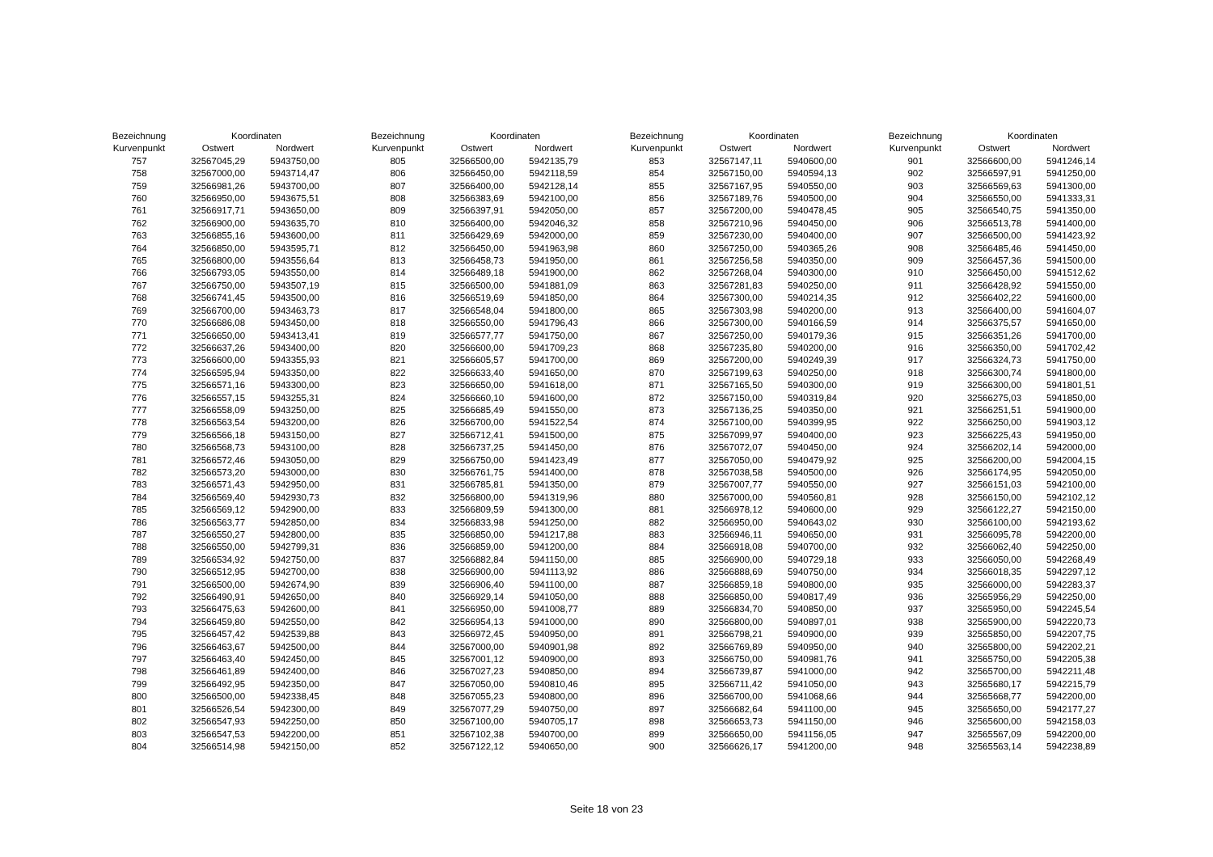| Bezeichnung | Koordinaten | |
| --- | --- | --- |
| Kurvenpunkt | Ostwert | Nordwert |
| 757 | 32567045,29 | 5943750,00 |
| 758 | 32567000,00 | 5943714,47 |
| 759 | 32566981,26 | 5943700,00 |
| 760 | 32566950,00 | 5943675,51 |
| 761 | 32566917,71 | 5943650,00 |
| 762 | 32566900,00 | 5943635,70 |
| 763 | 32566855,16 | 5943600,00 |
| 764 | 32566850,00 | 5943595,71 |
| 765 | 32566800,00 | 5943556,64 |
| 766 | 32566793,05 | 5943550,00 |
| 767 | 32566750,00 | 5943507,19 |
| 768 | 32566741,45 | 5943500,00 |
| 769 | 32566700,00 | 5943463,73 |
| 770 | 32566686,08 | 5943450,00 |
| 771 | 32566650,00 | 5943413,41 |
| 772 | 32566637,26 | 5943400,00 |
| 773 | 32566600,00 | 5943355,93 |
| 774 | 32566595,94 | 5943350,00 |
| 775 | 32566571,16 | 5943300,00 |
| 776 | 32566557,15 | 5943255,31 |
| 777 | 32566558,09 | 5943250,00 |
| 778 | 32566563,54 | 5943200,00 |
| 779 | 32566566,18 | 5943150,00 |
| 780 | 32566568,73 | 5943100,00 |
| 781 | 32566572,46 | 5943050,00 |
| 782 | 32566573,20 | 5943000,00 |
| 783 | 32566571,43 | 5942950,00 |
| 784 | 32566569,40 | 5942930,73 |
| 785 | 32566569,12 | 5942900,00 |
| 786 | 32566563,77 | 5942850,00 |
| 787 | 32566550,27 | 5942800,00 |
| 788 | 32566550,00 | 5942799,31 |
| 789 | 32566534,92 | 5942750,00 |
| 790 | 32566512,95 | 5942700,00 |
| 791 | 32566500,00 | 5942674,90 |
| 792 | 32566490,91 | 5942650,00 |
| 793 | 32566475,63 | 5942600,00 |
| 794 | 32566459,80 | 5942550,00 |
| 795 | 32566457,42 | 5942539,88 |
| 796 | 32566463,67 | 5942500,00 |
| 797 | 32566463,40 | 5942450,00 |
| 798 | 32566461,89 | 5942400,00 |
| 799 | 32566492,95 | 5942350,00 |
| 800 | 32566500,00 | 5942338,45 |
| 801 | 32566526,54 | 5942300,00 |
| 802 | 32566547,93 | 5942250,00 |
| 803 | 32566547,53 | 5942200,00 |
| 804 | 32566514,98 | 5942150,00 |
| Bezeichnung | Koordinaten | |
| --- | --- | --- |
| Kurvenpunkt | Ostwert | Nordwert |
| 805 | 32566500,00 | 5942135,79 |
| 806 | 32566450,00 | 5942118,59 |
| 807 | 32566400,00 | 5942128,14 |
| 808 | 32566383,69 | 5942100,00 |
| 809 | 32566397,91 | 5942050,00 |
| 810 | 32566400,00 | 5942046,32 |
| 811 | 32566429,69 | 5942000,00 |
| 812 | 32566450,00 | 5941963,98 |
| 813 | 32566458,73 | 5941950,00 |
| 814 | 32566489,18 | 5941900,00 |
| 815 | 32566500,00 | 5941881,09 |
| 816 | 32566519,69 | 5941850,00 |
| 817 | 32566548,04 | 5941800,00 |
| 818 | 32566550,00 | 5941796,43 |
| 819 | 32566577,77 | 5941750,00 |
| 820 | 32566600,00 | 5941709,23 |
| 821 | 32566605,57 | 5941700,00 |
| 822 | 32566633,40 | 5941650,00 |
| 823 | 32566650,00 | 5941618,00 |
| 824 | 32566660,10 | 5941600,00 |
| 825 | 32566685,49 | 5941550,00 |
| 826 | 32566700,00 | 5941522,54 |
| 827 | 32566712,41 | 5941500,00 |
| 828 | 32566737,25 | 5941450,00 |
| 829 | 32566750,00 | 5941423,49 |
| 830 | 32566761,75 | 5941400,00 |
| 831 | 32566785,81 | 5941350,00 |
| 832 | 32566800,00 | 5941319,96 |
| 833 | 32566809,59 | 5941300,00 |
| 834 | 32566833,98 | 5941250,00 |
| 835 | 32566850,00 | 5941217,88 |
| 836 | 32566859,00 | 5941200,00 |
| 837 | 32566882,84 | 5941150,00 |
| 838 | 32566900,00 | 5941113,92 |
| 839 | 32566906,40 | 5941100,00 |
| 840 | 32566929,14 | 5941050,00 |
| 841 | 32566950,00 | 5941008,77 |
| 842 | 32566954,13 | 5941000,00 |
| 843 | 32566972,45 | 5940950,00 |
| 844 | 32567000,00 | 5940901,98 |
| 845 | 32567001,12 | 5940900,00 |
| 846 | 32567027,23 | 5940850,00 |
| 847 | 32567050,00 | 5940810,46 |
| 848 | 32567055,23 | 5940800,00 |
| 849 | 32567077,29 | 5940750,00 |
| 850 | 32567100,00 | 5940705,17 |
| 851 | 32567102,38 | 5940700,00 |
| 852 | 32567122,12 | 5940650,00 |
| Bezeichnung | Koordinaten | |
| --- | --- | --- |
| Kurvenpunkt | Ostwert | Nordwert |
| 853 | 32567147,11 | 5940600,00 |
| 854 | 32567150,00 | 5940594,13 |
| 855 | 32567167,95 | 5940550,00 |
| 856 | 32567189,76 | 5940500,00 |
| 857 | 32567200,00 | 5940478,45 |
| 858 | 32567210,96 | 5940450,00 |
| 859 | 32567230,00 | 5940400,00 |
| 860 | 32567250,00 | 5940365,26 |
| 861 | 32567256,58 | 5940350,00 |
| 862 | 32567268,04 | 5940300,00 |
| 863 | 32567281,83 | 5940250,00 |
| 864 | 32567300,00 | 5940214,35 |
| 865 | 32567303,98 | 5940200,00 |
| 866 | 32567300,00 | 5940166,59 |
| 867 | 32567250,00 | 5940179,36 |
| 868 | 32567235,80 | 5940200,00 |
| 869 | 32567200,00 | 5940249,39 |
| 870 | 32567199,63 | 5940250,00 |
| 871 | 32567165,50 | 5940300,00 |
| 872 | 32567150,00 | 5940319,84 |
| 873 | 32567136,25 | 5940350,00 |
| 874 | 32567100,00 | 5940399,95 |
| 875 | 32567099,97 | 5940400,00 |
| 876 | 32567072,07 | 5940450,00 |
| 877 | 32567050,00 | 5940479,92 |
| 878 | 32567038,58 | 5940500,00 |
| 879 | 32567007,77 | 5940550,00 |
| 880 | 32567000,00 | 5940560,81 |
| 881 | 32566978,12 | 5940600,00 |
| 882 | 32566950,00 | 5940643,02 |
| 883 | 32566946,11 | 5940650,00 |
| 884 | 32566918,08 | 5940700,00 |
| 885 | 32566900,00 | 5940729,18 |
| 886 | 32566888,69 | 5940750,00 |
| 887 | 32566859,18 | 5940800,00 |
| 888 | 32566850,00 | 5940817,49 |
| 889 | 32566834,70 | 5940850,00 |
| 890 | 32566800,00 | 5940897,01 |
| 891 | 32566798,21 | 5940900,00 |
| 892 | 32566769,89 | 5940950,00 |
| 893 | 32566750,00 | 5940981,76 |
| 894 | 32566739,87 | 5941000,00 |
| 895 | 32566711,42 | 5941050,00 |
| 896 | 32566700,00 | 5941068,66 |
| 897 | 32566682,64 | 5941100,00 |
| 898 | 32566653,73 | 5941150,00 |
| 899 | 32566650,00 | 5941156,05 |
| 900 | 32566626,17 | 5941200,00 |
| Bezeichnung | Koordinaten | |
| --- | --- | --- |
| Kurvenpunkt | Ostwert | Nordwert |
| 901 | 32566600,00 | 5941246,14 |
| 902 | 32566597,91 | 5941250,00 |
| 903 | 32566569,63 | 5941300,00 |
| 904 | 32566550,00 | 5941333,31 |
| 905 | 32566540,75 | 5941350,00 |
| 906 | 32566513,78 | 5941400,00 |
| 907 | 32566500,00 | 5941423,92 |
| 908 | 32566485,46 | 5941450,00 |
| 909 | 32566457,36 | 5941500,00 |
| 910 | 32566450,00 | 5941512,62 |
| 911 | 32566428,92 | 5941550,00 |
| 912 | 32566402,22 | 5941600,00 |
| 913 | 32566400,00 | 5941604,07 |
| 914 | 32566375,57 | 5941650,00 |
| 915 | 32566351,26 | 5941700,00 |
| 916 | 32566350,00 | 5941702,42 |
| 917 | 32566324,73 | 5941750,00 |
| 918 | 32566300,74 | 5941800,00 |
| 919 | 32566300,00 | 5941801,51 |
| 920 | 32566275,03 | 5941850,00 |
| 921 | 32566251,51 | 5941900,00 |
| 922 | 32566250,00 | 5941903,12 |
| 923 | 32566225,43 | 5941950,00 |
| 924 | 32566202,14 | 5942000,00 |
| 925 | 32566200,00 | 5942004,15 |
| 926 | 32566174,95 | 5942050,00 |
| 927 | 32566151,03 | 5942100,00 |
| 928 | 32566150,00 | 5942102,12 |
| 929 | 32566122,27 | 5942150,00 |
| 930 | 32566100,00 | 5942193,62 |
| 931 | 32566095,78 | 5942200,00 |
| 932 | 32566062,40 | 5942250,00 |
| 933 | 32566050,00 | 5942268,49 |
| 934 | 32566018,35 | 5942297,12 |
| 935 | 32566000,00 | 5942283,37 |
| 936 | 32565956,29 | 5942250,00 |
| 937 | 32565950,00 | 5942245,54 |
| 938 | 32565900,00 | 5942220,73 |
| 939 | 32565850,00 | 5942207,75 |
| 940 | 32565800,00 | 5942202,21 |
| 941 | 32565750,00 | 5942205,38 |
| 942 | 32565700,00 | 5942211,48 |
| 943 | 32565680,17 | 5942215,79 |
| 944 | 32565668,77 | 5942200,00 |
| 945 | 32565650,00 | 5942177,27 |
| 946 | 32565600,00 | 5942158,03 |
| 947 | 32565567,09 | 5942200,00 |
| 948 | 32565563,14 | 5942238,89 |
Seite 18 von 23